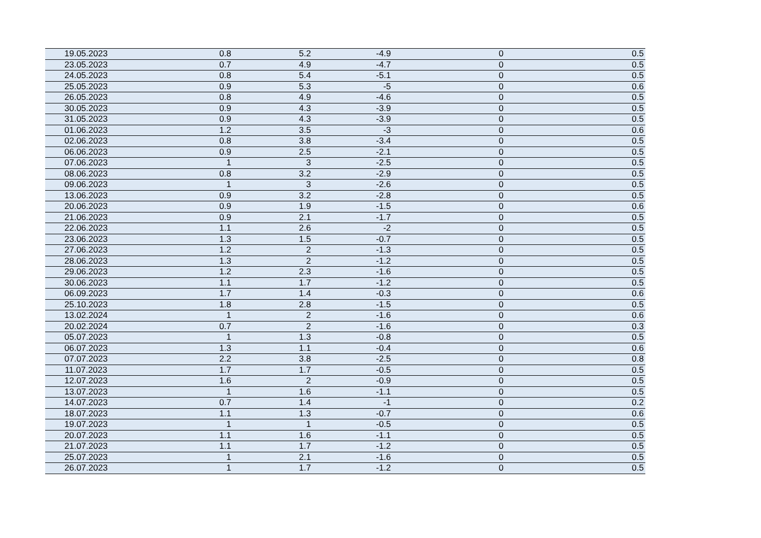| 19.05.2023 | 0.8 | 5.2 | -4.9 | 0 | 0.5 |
| 23.05.2023 | 0.7 | 4.9 | -4.7 | 0 | 0.5 |
| 24.05.2023 | 0.8 | 5.4 | -5.1 | 0 | 0.5 |
| 25.05.2023 | 0.9 | 5.3 | -5 | 0 | 0.6 |
| 26.05.2023 | 0.8 | 4.9 | -4.6 | 0 | 0.5 |
| 30.05.2023 | 0.9 | 4.3 | -3.9 | 0 | 0.5 |
| 31.05.2023 | 0.9 | 4.3 | -3.9 | 0 | 0.5 |
| 01.06.2023 | 1.2 | 3.5 | -3 | 0 | 0.6 |
| 02.06.2023 | 0.8 | 3.8 | -3.4 | 0 | 0.5 |
| 06.06.2023 | 0.9 | 2.5 | -2.1 | 0 | 0.5 |
| 07.06.2023 | 1 | 3 | -2.5 | 0 | 0.5 |
| 08.06.2023 | 0.8 | 3.2 | -2.9 | 0 | 0.5 |
| 09.06.2023 | 1 | 3 | -2.6 | 0 | 0.5 |
| 13.06.2023 | 0.9 | 3.2 | -2.8 | 0 | 0.5 |
| 20.06.2023 | 0.9 | 1.9 | -1.5 | 0 | 0.6 |
| 21.06.2023 | 0.9 | 2.1 | -1.7 | 0 | 0.5 |
| 22.06.2023 | 1.1 | 2.6 | -2 | 0 | 0.5 |
| 23.06.2023 | 1.3 | 1.5 | -0.7 | 0 | 0.5 |
| 27.06.2023 | 1.2 | 2 | -1.3 | 0 | 0.5 |
| 28.06.2023 | 1.3 | 2 | -1.2 | 0 | 0.5 |
| 29.06.2023 | 1.2 | 2.3 | -1.6 | 0 | 0.5 |
| 30.06.2023 | 1.1 | 1.7 | -1.2 | 0 | 0.5 |
| 06.09.2023 | 1.7 | 1.4 | -0.3 | 0 | 0.6 |
| 25.10.2023 | 1.8 | 2.8 | -1.5 | 0 | 0.5 |
| 13.02.2024 | 1 | 2 | -1.6 | 0 | 0.6 |
| 20.02.2024 | 0.7 | 2 | -1.6 | 0 | 0.3 |
| 05.07.2023 | 1 | 1.3 | -0.8 | 0 | 0.5 |
| 06.07.2023 | 1.3 | 1.1 | -0.4 | 0 | 0.6 |
| 07.07.2023 | 2.2 | 3.8 | -2.5 | 0 | 0.8 |
| 11.07.2023 | 1.7 | 1.7 | -0.5 | 0 | 0.5 |
| 12.07.2023 | 1.6 | 2 | -0.9 | 0 | 0.5 |
| 13.07.2023 | 1 | 1.6 | -1.1 | 0 | 0.5 |
| 14.07.2023 | 0.7 | 1.4 | -1 | 0 | 0.2 |
| 18.07.2023 | 1.1 | 1.3 | -0.7 | 0 | 0.6 |
| 19.07.2023 | 1 | 1 | -0.5 | 0 | 0.5 |
| 20.07.2023 | 1.1 | 1.6 | -1.1 | 0 | 0.5 |
| 21.07.2023 | 1.1 | 1.7 | -1.2 | 0 | 0.5 |
| 25.07.2023 | 1 | 2.1 | -1.6 | 0 | 0.5 |
| 26.07.2023 | 1 | 1.7 | -1.2 | 0 | 0.5 |